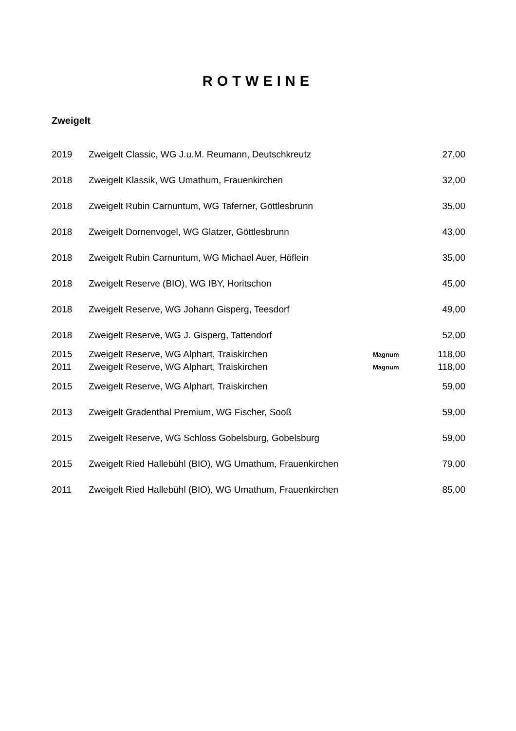ROTWEINE
Zweigelt
| 2019 | Zweigelt Classic, WG J.u.M. Reumann, Deutschkreutz | | 27,00 |
| 2018 | Zweigelt Klassik, WG Umathum, Frauenkirchen | | 32,00 |
| 2018 | Zweigelt Rubin Carnuntum, WG Taferner, Göttlesbrunn | | 35,00 |
| 2018 | Zweigelt Dornenvogel, WG Glatzer, Göttlesbrunn | | 43,00 |
| 2018 | Zweigelt Rubin Carnuntum, WG Michael Auer, Höflein | | 35,00 |
| 2018 | Zweigelt Reserve (BIO), WG IBY, Horitschon | | 45,00 |
| 2018 | Zweigelt Reserve, WG Johann Gisperg, Teesdorf | | 49,00 |
| 2018 | Zweigelt Reserve, WG J. Gisperg, Tattendorf | | 52,00 |
| 2015 | Zweigelt Reserve, WG Alphart, Traiskirchen | Magnum | 118,00 |
| 2011 | Zweigelt Reserve, WG Alphart, Traiskirchen | Magnum | 118,00 |
| 2015 | Zweigelt Reserve, WG Alphart, Traiskirchen | | 59,00 |
| 2013 | Zweigelt Gradenthal Premium, WG Fischer, Sooß | | 59,00 |
| 2015 | Zweigelt Reserve, WG Schloss Gobelsburg, Gobelsburg | | 59,00 |
| 2015 | Zweigelt Ried Hallebühl (BIO), WG Umathum, Frauenkirchen | | 79,00 |
| 2011 | Zweigelt Ried Hallebühl (BIO), WG Umathum, Frauenkirchen | | 85,00 |